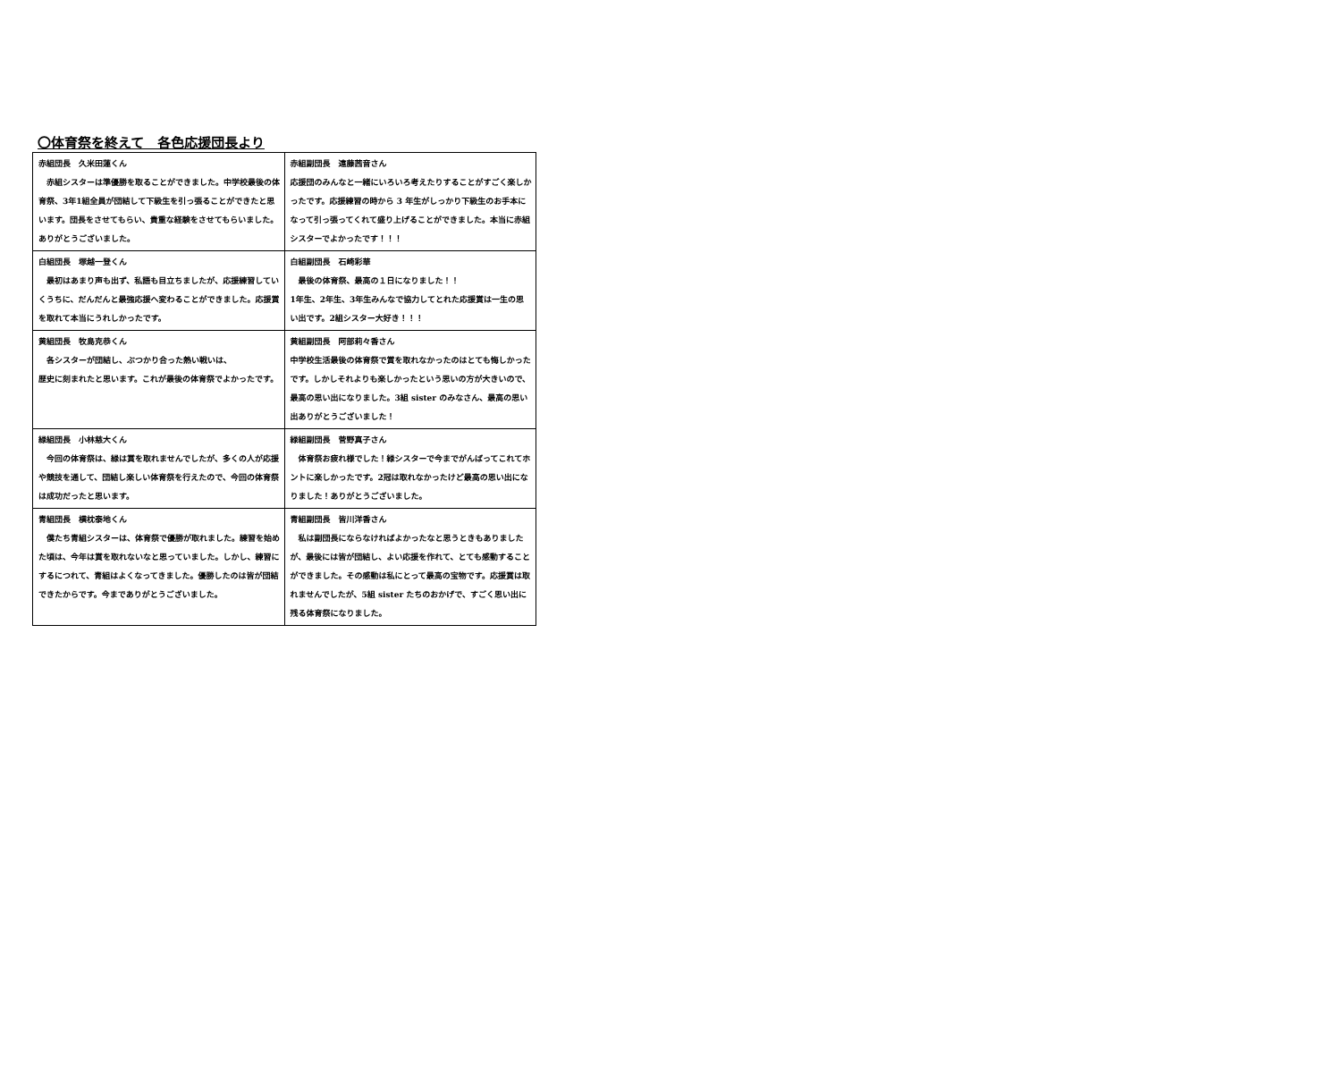〇体育祭を終えて　各色応援団長より
| 赤組団長 久米田蓮くん 赤組シスターは準優勝を取ることができました。中学校最後の体育祭、3年1組全員が団結して下級生を引っ張ることができたと思います。団長をさせてもらい、貴重な経験をさせてもらいました。ありがとうございました。 | 赤組副団長 遠藤茜音さん 応援団のみんなと一緒にいろいろ考えたりすることがすごく楽しかったです。応援練習の時から 3 年生がしっかり下級生のお手本になって引っ張ってくれて盛り上げることができました。本当に赤組シスターでよかったです！！！ |
| 白組団長 塚越一登くん 最初はあまり声も出ず、私語も目立ちましたが、応援練習していくうちに、だんだんと最強応援へ変わることができました。応援賞を取れて本当にうれしかったです。 | 白組副団長 石崎彩華 最後の体育祭、最高の１日になりました！！ 1年生、2年生、3年生みんなで協力してとれた応援賞は一生の思い出です。2組シスター大好き！！！ |
| 黄組団長 牧島克恭くん 各シスターが団結し、ぶつかり合った熱い戦いは、 歴史に刻まれたと思います。これが最後の体育祭でよかったです。 | 黄組副団長 阿部莉々香さん 中学校生活最後の体育祭で賞を取れなかったのはとても悔しかったです。しかしそれよりも楽しかったという思いの方が大きいので、最高の思い出になりました。3組 sister のみなさん、最高の思い出ありがとうございました！ |
| 緑組団長 小林慈大くん 今回の体育祭は、緑は賞を取れませんでしたが、多くの人が応援や競技を通して、団結し楽しい体育祭を行えたので、今回の体育祭は成功だったと思います。 | 緑組副団長 菅野真子さん 体育祭お疲れ様でした！緑シスターで今までがんばってこれてホントに楽しかったです。2冠は取れなかったけど最高の思い出になりました！ありがとうございました。 |
| 青組団長 横枕泰地くん 僕たち青組シスターは、体育祭で優勝が取れました。練習を始めた頃は、今年は賞を取れないなと思っていました。しかし、練習にするにつれて、青組はよくなってきました。優勝したのは皆が団結できたからです。今までありがとうございました。 | 青組副団長 皆川洋香さん 私は副団長にならなければよかったなと思うときもありましたが、最後には皆が団結し、よい応援を作れて、とても感動することができました。その感動は私にとって最高の宝物です。応援賞は取れませんでしたが、5組 sister たちのおかげで、すごく思い出に残る体育祭になりました。 |